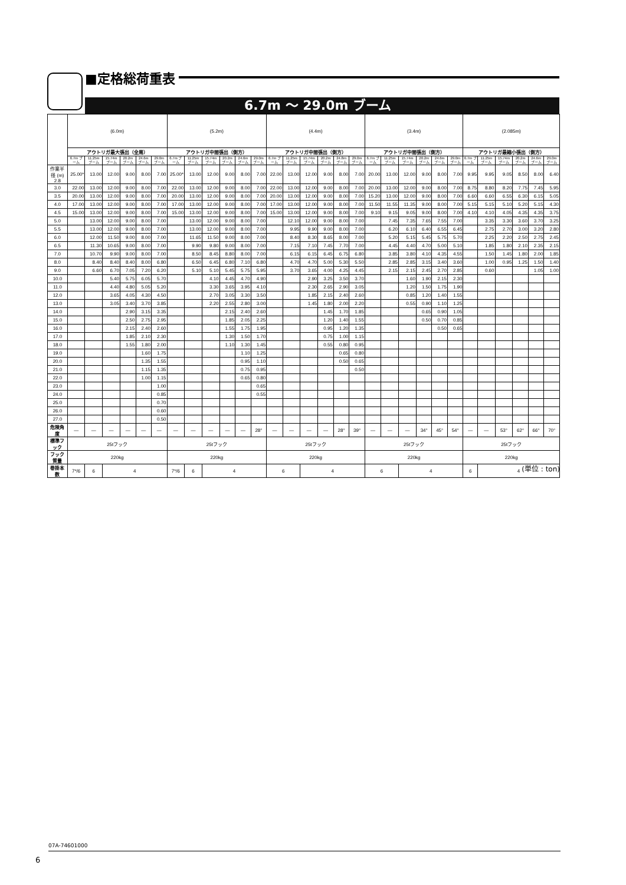■定格総荷重表
6.7m ～ 29.0m ブーム
| | (6.0m) | | | | | | (5.2m) | | | | | | (4.4m) | | | | | | (3.4m) | | | | | | (2.085m) | | | | | |
| --- | --- | --- | --- | --- | --- | --- | --- | --- | --- | --- | --- | --- | --- | --- | --- | --- | --- | --- | --- | --- | --- | --- | --- | --- | --- | --- | --- | --- | --- | --- |
| | アウトリガ最大張出（全周） | | | | | | アウトリガ中間張出（側方） | | | | | | アウトリガ中間張出（側方） | | | | | | アウトリガ中間張出（側方） | | | | | | アウトリガ最縮小張出（側方） | | | | | |
| | 6.7m ブーム | 11.25m ブーム | 15.74m ブーム | 20.2m ブーム | 24.6m ブーム | 29.0m ブーム | 6.7m ブーム | 11.25m ブーム | 15.74m ブーム | 20.2m ブーム | 24.6m ブーム | 29.0m ブーム | 6.7m ブーム | 11.25m ブーム | 15.74m ブーム | 20.2m ブーム | 24.8m ブーム | 29.0m ブーム | 6.7m ブーム | 11.25m ブーム | 15.74m ブーム | 20.2m ブーム | 24.6m ブーム | 29.0m ブーム | 6.7m ブーム | 11.25m ブーム | 15.74m ブーム | 20.2m ブーム | 24.6m ブーム | 29.0m ブーム |
| 作業半径 (m) 2.8 | 25.00* | 13.00 | 12.00 | 9.00 | 8.00 | 7.00 | 25.00* | 13.00 | 12.00 | 9.00 | 8.00 | 7.00 | 22.00 | 13.00 | 12.00 | 9.00 | 8.00 | 7.00 | 20.00 | 13.00 | 12.00 | 9.00 | 8.00 | 7.00 | 9.95 | 9.95 | 9.05 | 8.50 | 8.00 | 6.40 |
| 3.0 | 22.00 | 13.00 | 12.00 | 9.00 | 8.00 | 7.00 | 22.00 | 13.00 | 12.00 | 9.00 | 8.00 | 7.00 | 22.00 | 13.00 | 12.00 | 9.00 | 8.00 | 7.00 | 20.00 | 13.00 | 12.00 | 9.00 | 8.00 | 7.00 | 8.75 | 8.80 | 8.20 | 7.75 | 7.45 | 5.95 |
| 3.5 | 20.00 | 13.00 | 12.00 | 9.00 | 8.00 | 7.00 | 20.00 | 13.00 | 12.00 | 9.00 | 8.00 | 7.00 | 20.00 | 13.00 | 12.00 | 9.00 | 8.00 | 7.00 | 15.20 | 13.00 | 12.00 | 9.00 | 8.00 | 7.00 | 6.60 | 6.60 | 6.55 | 6.30 | 6.15 | 5.05 |
| 4.0 | 17.00 | 13.00 | 12.00 | 9.00 | 8.00 | 7.00 | 17.00 | 13.00 | 12.00 | 9.00 | 8.00 | 7.00 | 17.00 | 13.00 | 12.00 | 9.00 | 8.00 | 7.00 | 11.50 | 11.55 | 11.35 | 9.00 | 8.00 | 7.00 | 5.15 | 5.15 | 5.10 | 5.20 | 5.15 | 4.30 |
| 4.5 | 15.00 | 13.00 | 12.00 | 9.00 | 8.00 | 7.00 | 15.00 | 13.00 | 12.00 | 9.00 | 8.00 | 7.00 | 15.00 | 13.00 | 12.00 | 9.00 | 8.00 | 7.00 | 9.10 | 9.15 | 9.05 | 9.00 | 8.00 | 7.00 | 4.10 | 4.10 | 4.05 | 4.35 | 4.35 | 3.75 |
| 5.0 | | 13.00 | 12.00 | 9.00 | 8.00 | 7.00 | | 13.00 | 12.00 | 9.00 | 8.00 | 7.00 | | 12.10 | 12.00 | 9.00 | 8.00 | 7.00 | | 7.45 | 7.35 | 7.65 | 7.55 | 7.00 | | 3.35 | 3.30 | 3.60 | 3.70 | 3.25 |
| 5.5 | | 13.00 | 12.00 | 9.00 | 8.00 | 7.00 | | 13.00 | 12.00 | 9.00 | 8.00 | 7.00 | | 9.95 | 9.90 | 9.00 | 8.00 | 7.00 | | 6.20 | 6.10 | 6.40 | 6.55 | 6.45 | | 2.75 | 2.70 | 3.00 | 3.20 | 2.80 |
| 6.0 | | 12.00 | 11.50 | 9.00 | 8.00 | 7.00 | | 11.65 | 11.50 | 9.00 | 8.00 | 7.00 | | 8.40 | 8.30 | 8.65 | 8.00 | 7.00 | | 5.20 | 5.15 | 5.45 | 5.75 | 5.70 | | 2.25 | 2.20 | 2.50 | 2.75 | 2.45 |
| 6.5 | | 11.30 | 10.65 | 9.00 | 8.00 | 7.00 | | 9.90 | 9.80 | 9.00 | 8.00 | 7.00 | | 7.15 | 7.10 | 7.45 | 7.70 | 7.00 | | 4.45 | 4.40 | 4.70 | 5.00 | 5.10 | | 1.85 | 1.80 | 2.10 | 2.35 | 2.15 |
| 7.0 | | 10.70 | 9.90 | 9.00 | 8.00 | 7.00 | | 8.50 | 8.45 | 8.80 | 8.00 | 7.00 | | 6.15 | 6.15 | 6.45 | 6.75 | 6.80 | | 3.85 | 3.80 | 4.10 | 4.35 | 4.55 | | 1.50 | 1.45 | 1.80 | 2.00 | 1.85 |
| 8.0 | | 8.40 | 8.40 | 8.40 | 8.00 | 6.80 | | 6.50 | 6.45 | 6.80 | 7.10 | 6.80 | | 4.70 | 4.70 | 5.00 | 5.30 | 5.50 | | 2.85 | 2.85 | 3.15 | 3.40 | 3.60 | | 1.00 | 0.95 | 1.25 | 1.50 | 1.40 |
| 9.0 | | 6.60 | 6.70 | 7.05 | 7.20 | 6.20 | | 5.10 | 5.10 | 5.45 | 5.75 | 5.95 | | 3.70 | 3.65 | 4.00 | 4.25 | 4.45 | | 2.15 | 2.15 | 2.45 | 2.70 | 2.85 | | 0.60 | | | 1.05 | 1.00 |
| 10.0 | | | 5.40 | 5.75 | 6.05 | 5.70 | | | 4.10 | 4.45 | 4.70 | 4.90 | | | 2.90 | 3.25 | 3.50 | 3.70 | | | 1.60 | 1.90 | 2.15 | 2.30 | | | | | | |
| 11.0 | | | 4.40 | 4.80 | 5.05 | 5.20 | | | 3.30 | 3.65 | 3.95 | 4.10 | | | 2.30 | 2.65 | 2.90 | 3.05 | | | 1.20 | 1.50 | 1.75 | 1.90 | | | | | | |
| 12.0 | | | 3.65 | 4.05 | 4.30 | 4.50 | | | 2.70 | 3.05 | 3.30 | 3.50 | | | 1.85 | 2.15 | 2.40 | 2.60 | | | 0.85 | 1.20 | 1.40 | 1.55 | | | | | | |
| 13.0 | | | 3.05 | 3.40 | 3.70 | 3.85 | | | 2.20 | 2.55 | 2.80 | 3.00 | | | 1.45 | 1.80 | 2.00 | 2.20 | | | 0.55 | 0.90 | 1.10 | 1.25 | | | | | | |
| 14.0 | | | | 2.90 | 3.15 | 3.35 | | | | 2.15 | 2.40 | 2.60 | | | | 1.45 | 1.70 | 1.85 | | | | 0.65 | 0.90 | 1.05 | | | | | | |
| 15.0 | | | | 2.50 | 2.75 | 2.95 | | | | 1.85 | 2.05 | 2.25 | | | | 1.20 | 1.40 | 1.55 | | | | 0.50 | 0.70 | 0.85 | | | | | | |
| 16.0 | | | | 2.15 | 2.40 | 2.60 | | | | 1.55 | 1.75 | 1.95 | | | | 0.95 | 1.20 | 1.35 | | | | | 0.50 | 0.65 | | | | | | |
| 17.0 | | | | 1.85 | 2.10 | 2.30 | | | | 1.30 | 1.50 | 1.70 | | | | 0.75 | 1.00 | 1.15 | | | | | | | | | | | | |
| 18.0 | | | | 1.55 | 1.80 | 2.00 | | | | 1.10 | 1.30 | 1.45 | | | | 0.55 | 0.80 | 0.95 | | | | | | | | | | | | |
| 19.0 | | | | | 1.60 | 1.75 | | | | | 1.10 | 1.25 | | | | | 0.65 | 0.80 | | | | | | | | | | | | |
| 20.0 | | | | | 1.35 | 1.55 | | | | | 0.95 | 1.10 | | | | | 0.50 | 0.65 | | | | | | | | | | | | |
| 21.0 | | | | | 1.15 | 1.35 | | | | | 0.75 | 0.95 | | | | | | 0.50 | | | | | | | | | | | | |
| 22.0 | | | | | 1.00 | 1.15 | | | | | 0.65 | 0.80 | | | | | | | | | | | | | | | | | | |
| 23.0 | | | | | | 1.00 | | | | | | 0.65 | | | | | | | | | | | | | | | | | | |
| 24.0 | | | | | | 0.85 | | | | | | 0.55 | | | | | | | | | | | | | | | | | | |
| 25.0 | | | | | | 0.70 | | | | | | | | | | | | | | | | | | | | | | | | |
| 26.0 | | | | | | 0.60 | | | | | | | | | | | | | | | | | | | | | | | | |
| 27.0 | | | | | | 0.50 | | | | | | | | | | | | | | | | | | | | | | | | |
| 危険角度 | — | — | — | — | — | — | — | — | — | — | — | 28° | — | — | — | — | 28° | 39° | — | — | — | 34° | 45° | 54° | — | — | 53° | 62° | 66° | 70° |
| 標準フック | 25tフック | | | | | | 25tフック | | | | | | 25tフック | | | | | | 25tフック | | | | | | 25tフック | | | | | |
| フック質量 | 220kg | | | | | | 220kg | | | | | | 220kg | | | | | | 220kg | | | | | | 220kg | | | | | |
| 巻掛本数 | 7*/6 | 6 | 4 | | | | 7*/6 | 6 | 4 | | | | 6 | | 4 | | | | 6 | | 4 | | | | 6 | 4 | | | | |
(単位 : ton)
07A-74601000
6